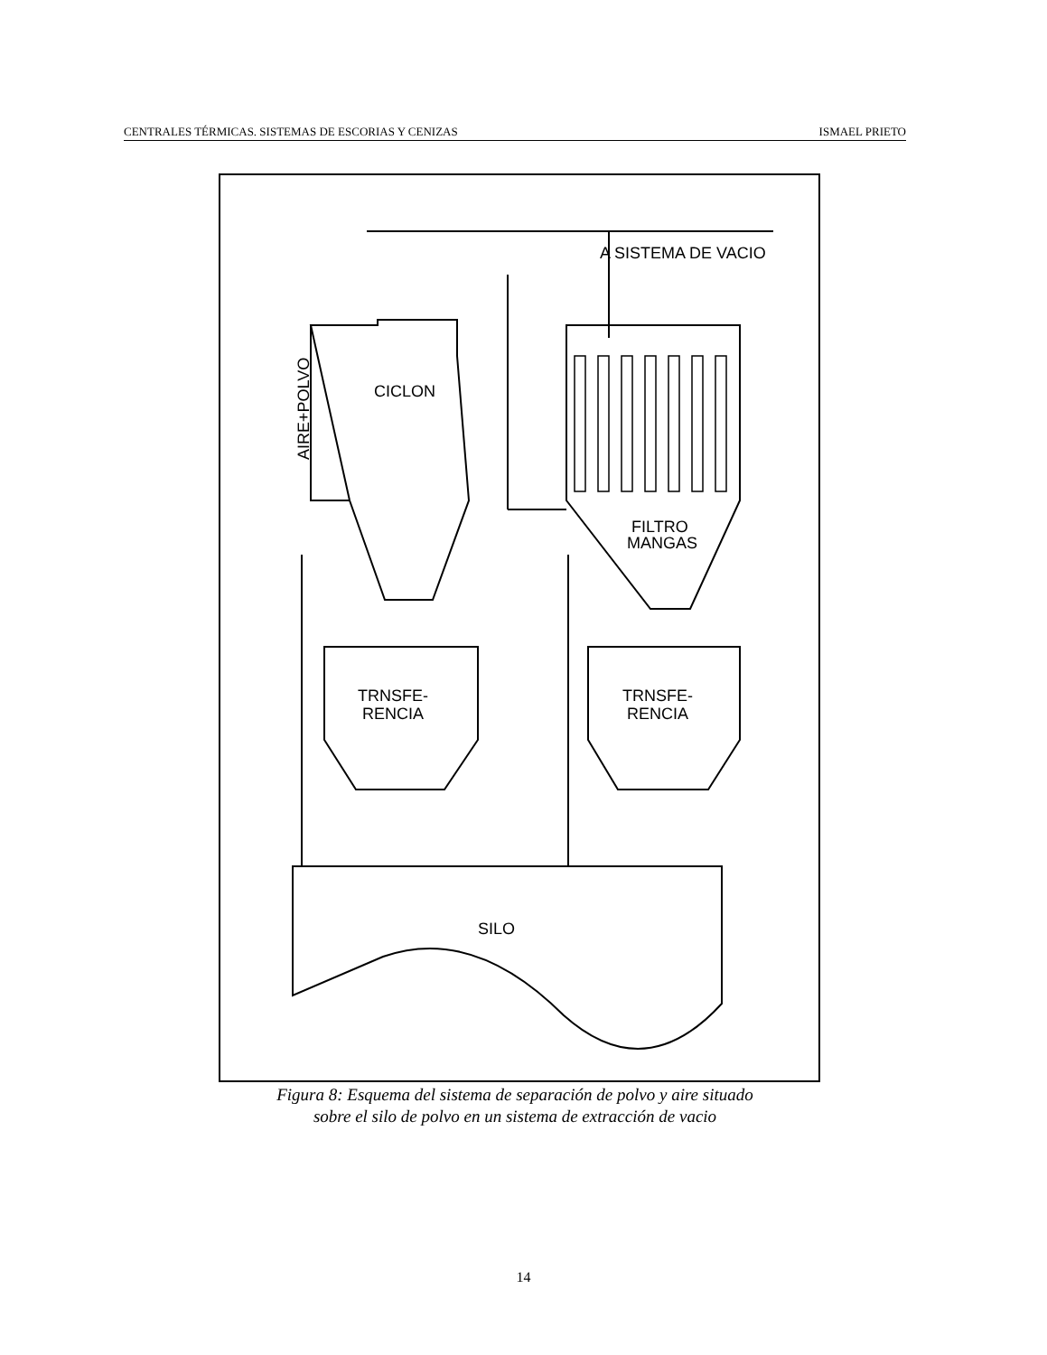CENTRALES TÉRMICAS. SISTEMAS DE ESCORIAS Y CENIZAS ISMAEL PRIETO
CICLON
FILTRO
MANGAS
A SISTEMA DE VACIO
TRNSFE-
RENCIA
TRNSFE-
RENCIA
SILO
AIRE+POLVO
Figura 8: Esquema del sistema de separación de polvo y aire situado
sobre el silo de polvo en un sistema de extracción de vacio
14